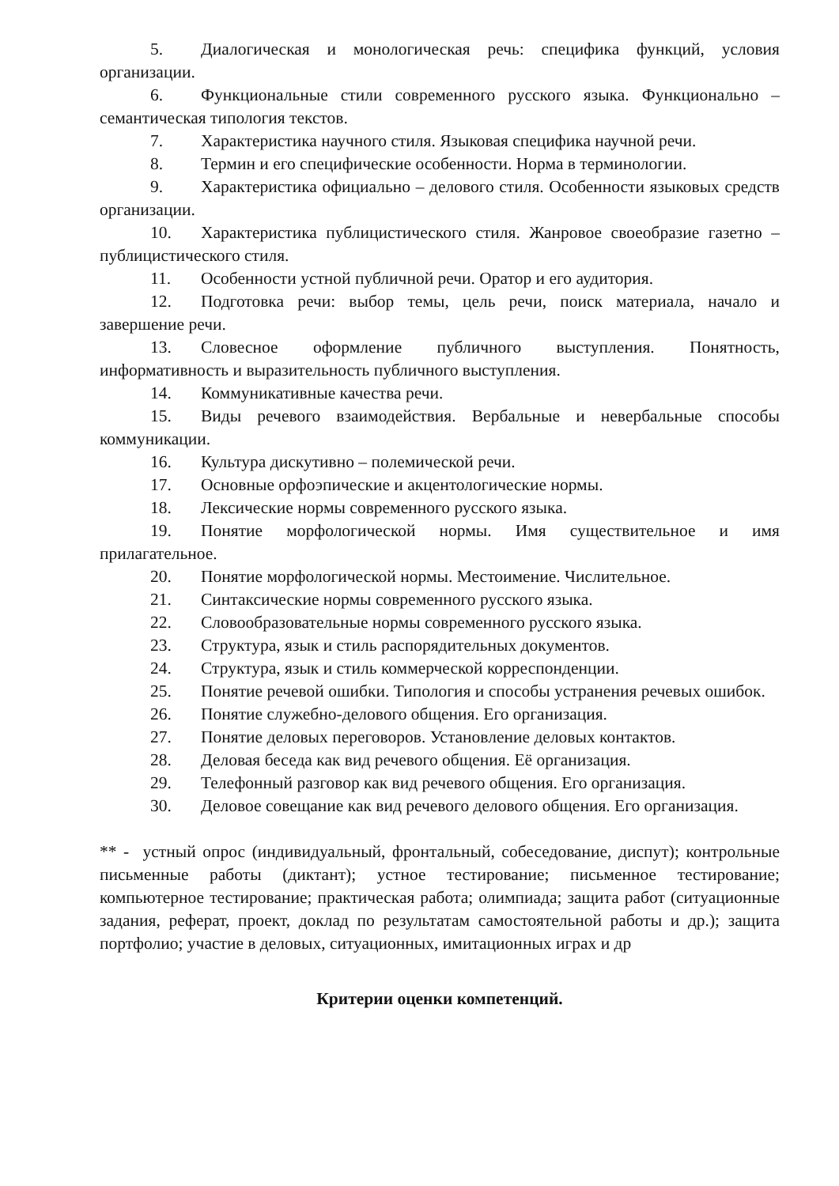5. Диалогическая и монологическая речь: специфика функций, условия организации.
6. Функциональные стили современного русского языка. Функционально – семантическая типология текстов.
7. Характеристика научного стиля. Языковая специфика научной речи.
8. Термин и его специфические особенности. Норма в терминологии.
9. Характеристика официально – делового стиля. Особенности языковых средств организации.
10. Характеристика публицистического стиля. Жанровое своеобразие газетно – публицистического стиля.
11. Особенности устной публичной речи. Оратор и его аудитория.
12. Подготовка речи: выбор темы, цель речи, поиск материала, начало и завершение речи.
13. Словесное оформление публичного выступления. Понятность, информативность и выразительность публичного выступления.
14. Коммуникативные качества речи.
15. Виды речевого взаимодействия. Вербальные и невербальные способы коммуникации.
16. Культура дискутивно – полемической речи.
17. Основные орфоэпические и акцентологические нормы.
18. Лексические нормы современного русского языка.
19. Понятие морфологической нормы. Имя существительное и имя прилагательное.
20. Понятие морфологической нормы. Местоимение. Числительное.
21. Синтаксические нормы современного русского языка.
22. Словообразовательные нормы современного русского языка.
23. Структура, язык и стиль распорядительных документов.
24. Структура, язык и стиль коммерческой корреспонденции.
25. Понятие речевой ошибки. Типология и способы устранения речевых ошибок.
26. Понятие служебно-делового общения. Его организация.
27. Понятие деловых переговоров. Установление деловых контактов.
28. Деловая беседа как вид речевого общения. Её организация.
29. Телефонный разговор как вид речевого общения. Его организация.
30. Деловое совещание как вид речевого делового общения. Его организация.
** - устный опрос (индивидуальный, фронтальный, собеседование, диспут); контрольные письменные работы (диктант); устное тестирование; письменное тестирование; компьютерное тестирование; практическая работа; олимпиада; защита работ (ситуационные задания, реферат, проект, доклад по результатам самостоятельной работы и др.); защита портфолио; участие в деловых, ситуационных, имитационных играх и др
Критерии оценки компетенций.